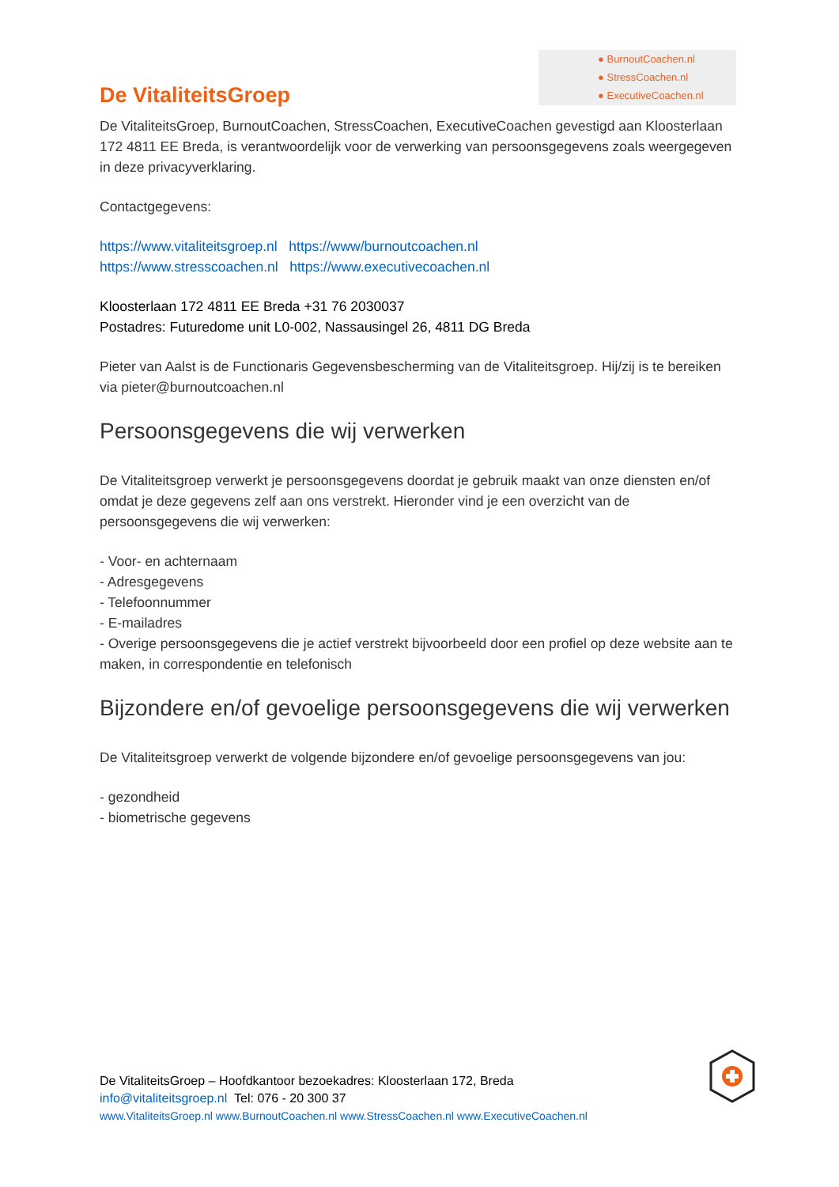● BurnoutCoachen.nl
● StressCoachen.nl
● ExecutiveCoachen.nl
De VitaliteitsGroep
De VitaliteitsGroep, BurnoutCoachen, StressCoachen, ExecutiveCoachen gevestigd aan Kloosterlaan 172 4811 EE Breda, is verantwoordelijk voor de verwerking van persoonsgegevens zoals weergegeven in deze privacyverklaring.
Contactgegevens:
https://www.vitaliteitsgroep.nl https://www/burnoutcoachen.nl
https://www.stresscoachen.nl https://www.executivecoachen.nl
Kloosterlaan 172 4811 EE Breda +31 76 2030037
Postadres: Futuredome unit L0-002, Nassausingel 26, 4811 DG Breda
Pieter van Aalst is de Functionaris Gegevensbescherming van de Vitaliteitsgroep. Hij/zij is te bereiken via pieter@burnoutcoachen.nl
Persoonsgegevens die wij verwerken
De Vitaliteitsgroep verwerkt je persoonsgegevens doordat je gebruik maakt van onze diensten en/of omdat je deze gegevens zelf aan ons verstrekt. Hieronder vind je een overzicht van de persoonsgegevens die wij verwerken:
- Voor- en achternaam
- Adresgegevens
- Telefoonnummer
- E-mailadres
- Overige persoonsgegevens die je actief verstrekt bijvoorbeeld door een profiel op deze website aan te maken, in correspondentie en telefonisch
Bijzondere en/of gevoelige persoonsgegevens die wij verwerken
De Vitaliteitsgroep verwerkt de volgende bijzondere en/of gevoelige persoonsgegevens van jou:
- gezondheid
- biometrische gegevens
De VitaliteitsGroep – Hoofdkantoor bezoekadres: Kloosterlaan 172, Breda
info@vitaliteitsgroep.nl Tel: 076 - 20 300 37
www.VitaliteitsGroep.nl www.BurnoutCoachen.nl www.StressCoachen.nl www.ExecutiveCoachen.nl